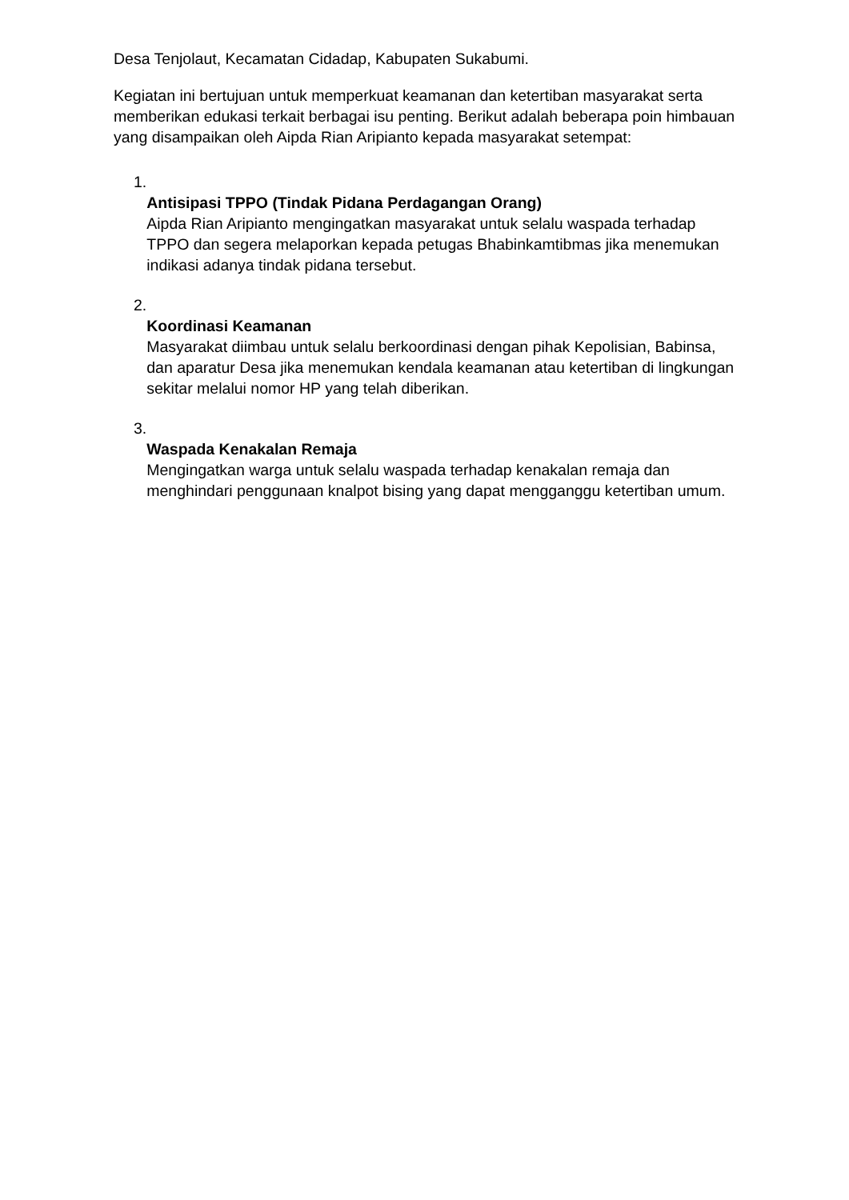Desa Tenjolaut, Kecamatan Cidadap, Kabupaten Sukabumi.
Kegiatan ini bertujuan untuk memperkuat keamanan dan ketertiban masyarakat serta memberikan edukasi terkait berbagai isu penting. Berikut adalah beberapa poin himbauan yang disampaikan oleh Aipda Rian Aripianto kepada masyarakat setempat:
1.
Antisipasi TPPO (Tindak Pidana Perdagangan Orang)
Aipda Rian Aripianto mengingatkan masyarakat untuk selalu waspada terhadap TPPO dan segera melaporkan kepada petugas Bhabinkamtibmas jika menemukan indikasi adanya tindak pidana tersebut.
2.
Koordinasi Keamanan
Masyarakat diimbau untuk selalu berkoordinasi dengan pihak Kepolisian, Babinsa, dan aparatur Desa jika menemukan kendala keamanan atau ketertiban di lingkungan sekitar melalui nomor HP yang telah diberikan.
3.
Waspada Kenakalan Remaja
Mengingatkan warga untuk selalu waspada terhadap kenakalan remaja dan menghindari penggunaan knalpot bising yang dapat mengganggu ketertiban umum.